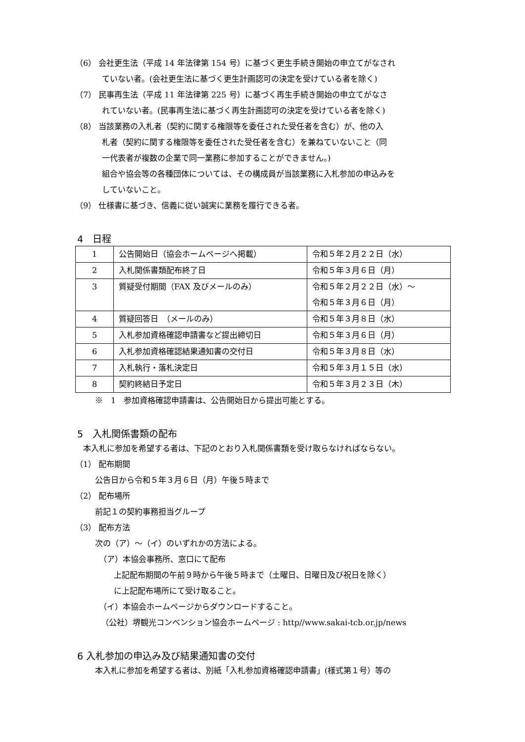（6） 会社更生法（平成 14 年法律第 154 号）に基づく更生手続き開始の申立てがなされ
ていない者。(会社更生法に基づく更生計画認可の決定を受けている者を除く)
（7） 民事再生法（平成 11 年法律第 225 号）に基づく再生手続き開始の申立てがなさ
れていない者。(民事再生法に基づく再生計画認可の決定を受けている者を除く)
（8） 当該業務の入札者（契約に関する権限等を委任された受任者を含む）が、他の入
札者（契約に関する権限等を委任された受任者を含む）を兼ねていないこと（同
一代表者が複数の企業で同一業務に参加することができません。)
組合や協会等の各種団体については、その構成員が当該業務に入札参加の申込みを
していないこと。
（9） 仕様書に基づき、信義に従い誠実に業務を履行できる者。
4　日程
| 1 | 公告開始日（協会ホームページへ掲載） | 令和５年２月２２日（水） |
| 2 | 入札関係書類配布終了日 | 令和５年３月６日（月） |
| 3 | 質疑受付期間（FAX 及びメールのみ） | 令和５年２月２２日（水）～ 令和５年３月６日（月） |
| 4 | 質疑回答日 （メールのみ） | 令和５年３月８日（水） |
| 5 | 入札参加資格確認申請書など提出締切日 | 令和５年３月６日（月） |
| 6 | 入札参加資格確認結果通知書の交付日 | 令和５年３月８日（水） |
| 7 | 入札執行・落札決定日 | 令和５年３月１５日（水） |
| 8 | 契約終結日予定日 | 令和５年３月２３日（木） |
※　1　参加資格確認申請書は、公告開始日から提出可能とする。
5　入札関係書類の配布
　本入札に参加を希望する者は、下記のとおり入札関係書類を受け取らなければならない。
（1） 配布期間
公告日から令和５年３月６日（月）午後５時まで
（2） 配布場所
前記１の契約事務担当グループ
（3） 配布方法
次の（ア）～（イ）のいずれかの方法による。
（ア）本協会事務所、窓口にて配布
上記配布期間の午前９時から午後５時まで（土曜日、日曜日及び祝日を除く）
に上記配布場所にて受け取ること。
（イ）本協会ホームページからダウンロードすること。
（公社）堺観光コンベンション協会ホームページ : http//www.sakai-tcb.or.jp/news
6 入札参加の申込み及び結果通知書の交付
本入札に参加を希望する者は、別紙「入札参加資格確認申請書」(様式第１号）等の